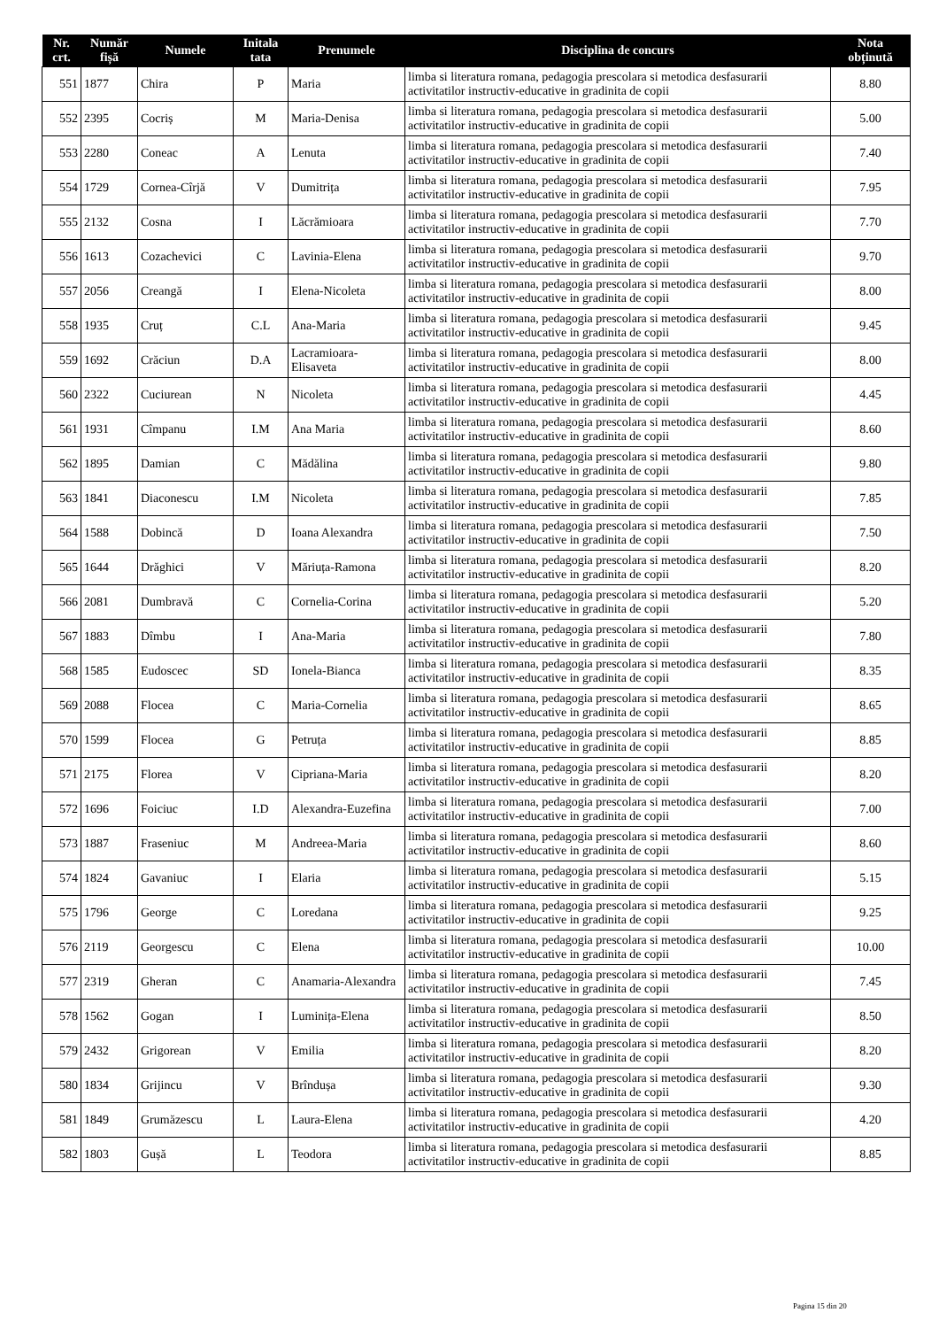| Nr. crt. | Număr fișă | Numele | Initala tata | Prenumele | Disciplina de concurs | Nota obținută |
| --- | --- | --- | --- | --- | --- | --- |
| 551 | 1877 | Chira | P | Maria | limba si literatura romana, pedagogia prescolara si metodica desfasurarii activitatilor instructiv-educative in gradinita de copii | 8.80 |
| 552 | 2395 | Cocriș | M | Maria-Denisa | limba si literatura romana, pedagogia prescolara si metodica desfasurarii activitatilor instructiv-educative in gradinita de copii | 5.00 |
| 553 | 2280 | Coneac | A | Lenuta | limba si literatura romana, pedagogia prescolara si metodica desfasurarii activitatilor instructiv-educative in gradinita de copii | 7.40 |
| 554 | 1729 | Cornea-Cîrjă | V | Dumitrița | limba si literatura romana, pedagogia prescolara si metodica desfasurarii activitatilor instructiv-educative in gradinita de copii | 7.95 |
| 555 | 2132 | Cosna | I | Lăcrămioara | limba si literatura romana, pedagogia prescolara si metodica desfasurarii activitatilor instructiv-educative in gradinita de copii | 7.70 |
| 556 | 1613 | Cozachevici | C | Lavinia-Elena | limba si literatura romana, pedagogia prescolara si metodica desfasurarii activitatilor instructiv-educative in gradinita de copii | 9.70 |
| 557 | 2056 | Creangă | I | Elena-Nicoleta | limba si literatura romana, pedagogia prescolara si metodica desfasurarii activitatilor instructiv-educative in gradinita de copii | 8.00 |
| 558 | 1935 | Cruț | C.L | Ana-Maria | limba si literatura romana, pedagogia prescolara si metodica desfasurarii activitatilor instructiv-educative in gradinita de copii | 9.45 |
| 559 | 1692 | Crăciun | D.A | Lacramioara-Elisaveta | limba si literatura romana, pedagogia prescolara si metodica desfasurarii activitatilor instructiv-educative in gradinita de copii | 8.00 |
| 560 | 2322 | Cuciurean | N | Nicoleta | limba si literatura romana, pedagogia prescolara si metodica desfasurarii activitatilor instructiv-educative in gradinita de copii | 4.45 |
| 561 | 1931 | Cîmpanu | I.M | Ana Maria | limba si literatura romana, pedagogia prescolara si metodica desfasurarii activitatilor instructiv-educative in gradinita de copii | 8.60 |
| 562 | 1895 | Damian | C | Mădălina | limba si literatura romana, pedagogia prescolara si metodica desfasurarii activitatilor instructiv-educative in gradinita de copii | 9.80 |
| 563 | 1841 | Diaconescu | I.M | Nicoleta | limba si literatura romana, pedagogia prescolara si metodica desfasurarii activitatilor instructiv-educative in gradinita de copii | 7.85 |
| 564 | 1588 | Dobincă | D | Ioana Alexandra | limba si literatura romana, pedagogia prescolara si metodica desfasurarii activitatilor instructiv-educative in gradinita de copii | 7.50 |
| 565 | 1644 | Drăghici | V | Măriuța-Ramona | limba si literatura romana, pedagogia prescolara si metodica desfasurarii activitatilor instructiv-educative in gradinita de copii | 8.20 |
| 566 | 2081 | Dumbravă | C | Cornelia-Corina | limba si literatura romana, pedagogia prescolara si metodica desfasurarii activitatilor instructiv-educative in gradinita de copii | 5.20 |
| 567 | 1883 | Dîmbu | I | Ana-Maria | limba si literatura romana, pedagogia prescolara si metodica desfasurarii activitatilor instructiv-educative in gradinita de copii | 7.80 |
| 568 | 1585 | Eudoscec | SD | Ionela-Bianca | limba si literatura romana, pedagogia prescolara si metodica desfasurarii activitatilor instructiv-educative in gradinita de copii | 8.35 |
| 569 | 2088 | Flocea | C | Maria-Cornelia | limba si literatura romana, pedagogia prescolara si metodica desfasurarii activitatilor instructiv-educative in gradinita de copii | 8.65 |
| 570 | 1599 | Flocea | G | Petruța | limba si literatura romana, pedagogia prescolara si metodica desfasurarii activitatilor instructiv-educative in gradinita de copii | 8.85 |
| 571 | 2175 | Florea | V | Cipriana-Maria | limba si literatura romana, pedagogia prescolara si metodica desfasurarii activitatilor instructiv-educative in gradinita de copii | 8.20 |
| 572 | 1696 | Foiciuc | I.D | Alexandra-Euzefina | limba si literatura romana, pedagogia prescolara si metodica desfasurarii activitatilor instructiv-educative in gradinita de copii | 7.00 |
| 573 | 1887 | Fraseniuc | M | Andreea-Maria | limba si literatura romana, pedagogia prescolara si metodica desfasurarii activitatilor instructiv-educative in gradinita de copii | 8.60 |
| 574 | 1824 | Gavaniuc | I | Elaria | limba si literatura romana, pedagogia prescolara si metodica desfasurarii activitatilor instructiv-educative in gradinita de copii | 5.15 |
| 575 | 1796 | George | C | Loredana | limba si literatura romana, pedagogia prescolara si metodica desfasurarii activitatilor instructiv-educative in gradinita de copii | 9.25 |
| 576 | 2119 | Georgescu | C | Elena | limba si literatura romana, pedagogia prescolara si metodica desfasurarii activitatilor instructiv-educative in gradinita de copii | 10.00 |
| 577 | 2319 | Gheran | C | Anamaria-Alexandra | limba si literatura romana, pedagogia prescolara si metodica desfasurarii activitatilor instructiv-educative in gradinita de copii | 7.45 |
| 578 | 1562 | Gogan | I | Luminița-Elena | limba si literatura romana, pedagogia prescolara si metodica desfasurarii activitatilor instructiv-educative in gradinita de copii | 8.50 |
| 579 | 2432 | Grigorean | V | Emilia | limba si literatura romana, pedagogia prescolara si metodica desfasurarii activitatilor instructiv-educative in gradinita de copii | 8.20 |
| 580 | 1834 | Grijincu | V | Brîndușa | limba si literatura romana, pedagogia prescolara si metodica desfasurarii activitatilor instructiv-educative in gradinita de copii | 9.30 |
| 581 | 1849 | Grumăzescu | L | Laura-Elena | limba si literatura romana, pedagogia prescolara si metodica desfasurarii activitatilor instructiv-educative in gradinita de copii | 4.20 |
| 582 | 1803 | Gușă | L | Teodora | limba si literatura romana, pedagogia prescolara si metodica desfasurarii activitatilor instructiv-educative in gradinita de copii | 8.85 |
Pagina 15 din 20